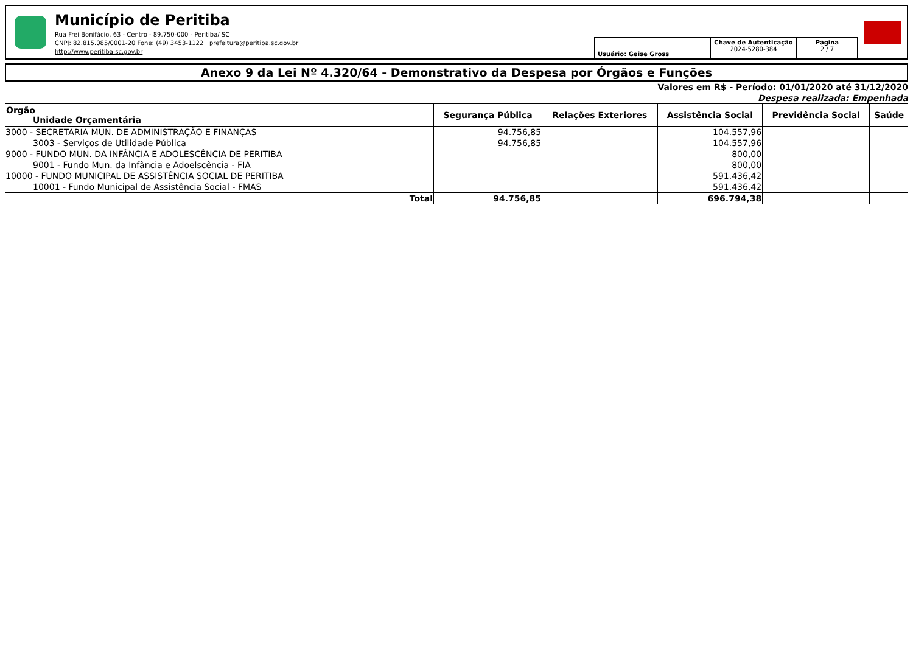Município de Peritiba
Rua Frei Bonifácio, 63 - Centro - 89.750-000 - Peritiba/ SC
CNPJ: 82.815.085/0001-20 Fone: (49) 3453-1122 prefeitura@peritiba.sc.gov.br
http://www.peritiba.sc.gov.br
Usuário: Geise Gross Chave de Autenticação
2024-5280-384
Página
2 / 7
Anexo 9 da Lei Nº 4.320/64 - Demonstrativo da Despesa por Órgãos e Funções
Valores em R$ - Período: 01/01/2020 até 31/12/2020
Despesa realizada: Empenhada
| Orgão Unidade Orçamentária | Segurança Pública | Relações Exteriores | Assistência Social | Previdência Social | Saúde |
| --- | --- | --- | --- | --- | --- |
| 3000 - SECRETARIA MUN. DE ADMINISTRAÇÃO E FINANÇAS | 94.756,85 | | 104.557,96 | | |
| 3003 - Serviços de Utilidade Pública | 94.756,85 | | 104.557,96 | | |
| 9000 - FUNDO MUN. DA INFÂNCIA E ADOLESCÊNCIA DE PERITIBA | | | 800,00 | | |
| 9001 - Fundo Mun. da Infância e Adoelscência - FIA | | | 800,00 | | |
| 10000 - FUNDO MUNICIPAL DE ASSISTÊNCIA SOCIAL DE PERITIBA | | | 591.436,42 | | |
| 10001 - Fundo Municipal de Assistência Social - FMAS | | | 591.436,42 | | |
| Total | 94.756,85 | | 696.794,38 | | |